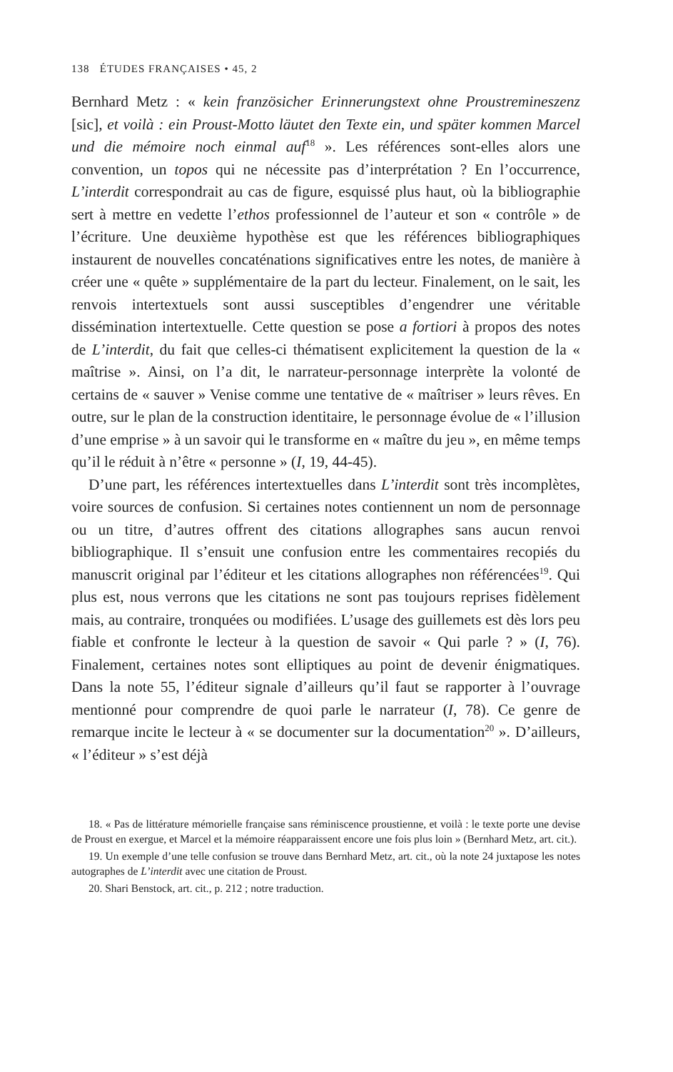138 ÉTUDES FRANÇAISES • 45, 2
Bernhard Metz : « kein französicher Erinnerungstext ohne Proustremineszenz [sic], et voilà : ein Proust-Motto läutet den Texte ein, und später kommen Marcel und die mémoire noch einmal auf<sup>18</sup> ». Les références sont-elles alors une convention, un topos qui ne nécessite pas d’interprétation ? En l’occurrence, L’interdit correspondrait au cas de figure, esquissé plus haut, où la bibliographie sert à mettre en vedette l’ethos professionnel de l’auteur et son « contrôle » de l’écriture. Une deuxième hypothèse est que les références bibliographiques instaurent de nouvelles concaténations significatives entre les notes, de manière à créer une « quête » supplémentaire de la part du lecteur. Finalement, on le sait, les renvois intertextuels sont aussi susceptibles d’engendrer une véritable dissémination intertextuelle. Cette question se pose a fortiori à propos des notes de L’interdit, du fait que celles-ci thématisent explicitement la question de la « maîtrise ». Ainsi, on l’a dit, le narrateur-personnage interprète la volonté de certains de « sauver » Venise comme une tentative de « maîtriser » leurs rêves. En outre, sur le plan de la construction identitaire, le personnage évolue de « l’illusion d’une emprise » à un savoir qui le transforme en « maître du jeu », en même temps qu’il le réduit à n’être « personne » (I, 19, 44-45).
D’une part, les références intertextuelles dans L’interdit sont très incomplètes, voire sources de confusion. Si certaines notes contiennent un nom de personnage ou un titre, d’autres offrent des citations allographes sans aucun renvoi bibliographique. Il s’ensuit une confusion entre les commentaires recopiés du manuscrit original par l’éditeur et les citations allographes non référencées<sup>19</sup>. Qui plus est, nous verrons que les citations ne sont pas toujours reprises fidèlement mais, au contraire, tronquées ou modifiées. L’usage des guillemets est dès lors peu fiable et confronte le lecteur à la question de savoir « Qui parle ? » (I, 76). Finalement, certaines notes sont elliptiques au point de devenir énigmatiques. Dans la note 55, l’éditeur signale d’ailleurs qu’il faut se rapporter à l’ouvrage mentionné pour comprendre de quoi parle le narrateur (I, 78). Ce genre de remarque incite le lecteur à « se documenter sur la documentation<sup>20</sup> ». D’ailleurs, « l’éditeur » s’est déjà
18. « Pas de littérature mémorielle française sans réminiscence proustienne, et voilà : le texte porte une devise de Proust en exergue, et Marcel et la mémoire réapparaissent encore une fois plus loin » (Bernhard Metz, art. cit.).
19. Un exemple d’une telle confusion se trouve dans Bernhard Metz, art. cit., où la note 24 juxtapose les notes autographes de L’interdit avec une citation de Proust.
20. Shari Benstock, art. cit., p. 212 ; notre traduction.